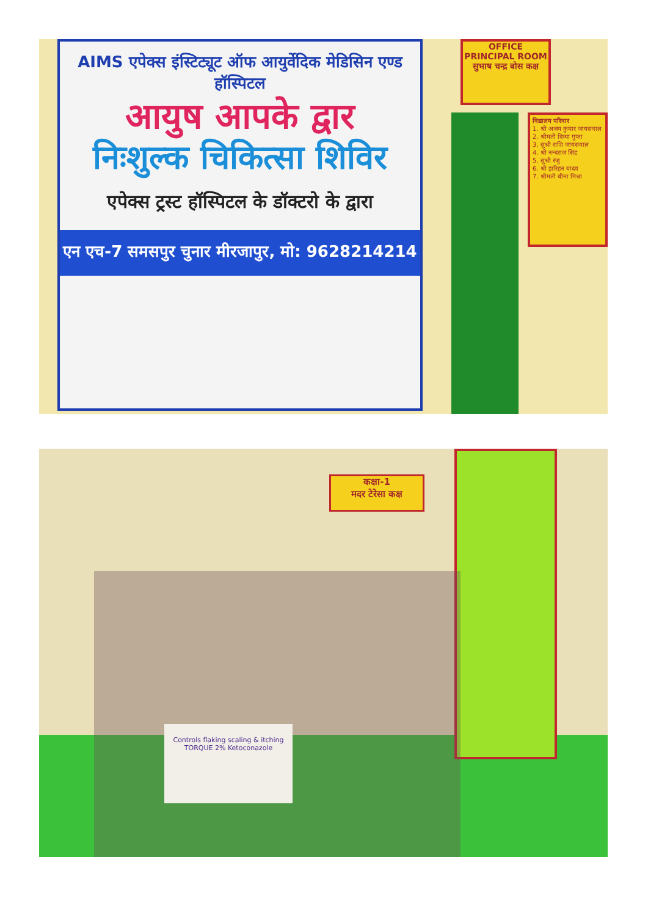OFFICE PRINCIPAL ROOM
सुभाष चन्द्र बोस कक्ष
विद्यालय परिवार
1. श्री अजय कुमार जायसवाल
2. श्रीमती दिव्या गुप्ता
3. सुश्री राशि जायसवाल
4. श्री नन्दराज सिंह
5. सुश्री रंजू
6. श्री झरिहन यादव
7. श्रीमती बीना मिश्रा
AIMS एपेक्स इंस्टिट्यूट ऑफ आयुर्वेदिक मेडिसिन एण्ड हॉस्पिटल
आयुष आपके द्वार
निःशुल्क चिकित्सा शिविर
एपेक्स ट्रस्ट हॉस्पिटल के डॉक्टरो के द्वारा
एन एच-7 समसपुर चुनार मीरजापुर, मो: 9628214214
कक्षा-1
मदर टेरेसा कक्ष
Controls flaking scaling & itching
TORQUE 2% Ketoconazole